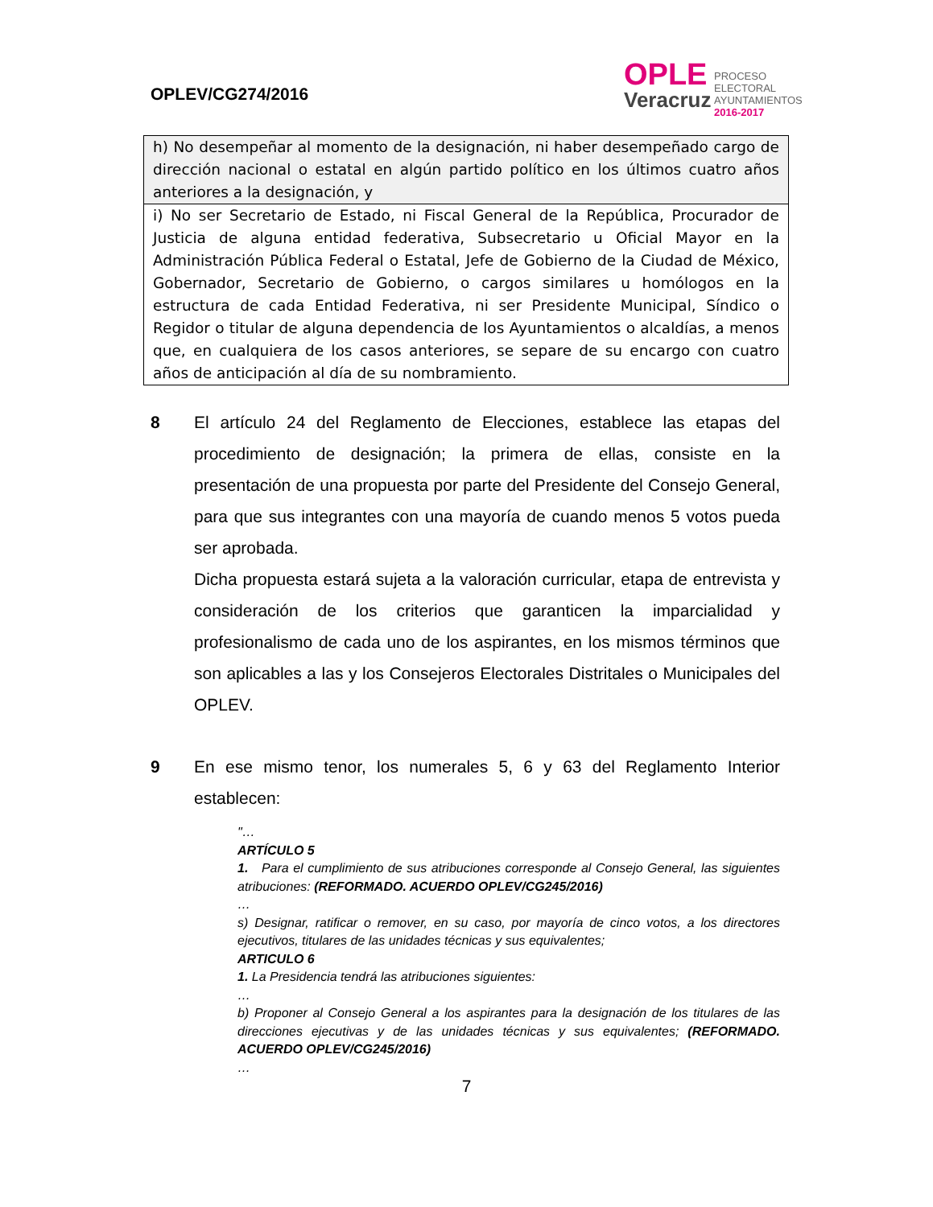OPLEV/CG274/2016
OPLE
Veracruz
PROCESO
ELECTORAL
AYUNTAMIENTOS
2016-2017
| h) No desempeñar al momento de la designación, ni haber desempeñado cargo de dirección nacional o estatal en algún partido político en los últimos cuatro años anteriores a la designación, y |
| i) No ser Secretario de Estado, ni Fiscal General de la República, Procurador de Justicia de alguna entidad federativa, Subsecretario u Oficial Mayor en la Administración Pública Federal o Estatal, Jefe de Gobierno de la Ciudad de México, Gobernador, Secretario de Gobierno, o cargos similares u homólogos en la estructura de cada Entidad Federativa, ni ser Presidente Municipal, Síndico o Regidor o titular de alguna dependencia de los Ayuntamientos o alcaldías, a menos que, en cualquiera de los casos anteriores, se separe de su encargo con cuatro años de anticipación al día de su nombramiento. |
8 El artículo 24 del Reglamento de Elecciones, establece las etapas del procedimiento de designación; la primera de ellas, consiste en la presentación de una propuesta por parte del Presidente del Consejo General, para que sus integrantes con una mayoría de cuando menos 5 votos pueda ser aprobada.
Dicha propuesta estará sujeta a la valoración curricular, etapa de entrevista y consideración de los criterios que garanticen la imparcialidad y profesionalismo de cada uno de los aspirantes, en los mismos términos que son aplicables a las y los Consejeros Electorales Distritales o Municipales del OPLEV.
9 En ese mismo tenor, los numerales 5, 6 y 63 del Reglamento Interior establecen:
"…
ARTÍCULO 5
1. Para el cumplimiento de sus atribuciones corresponde al Consejo General, las siguientes atribuciones: (REFORMADO. ACUERDO OPLEV/CG245/2016)
…
s) Designar, ratificar o remover, en su caso, por mayoría de cinco votos, a los directores ejecutivos, titulares de las unidades técnicas y sus equivalentes;
ARTICULO 6
1. La Presidencia tendrá las atribuciones siguientes:
…
b) Proponer al Consejo General a los aspirantes para la designación de los titulares de las direcciones ejecutivas y de las unidades técnicas y sus equivalentes; (REFORMADO. ACUERDO OPLEV/CG245/2016)
…
7